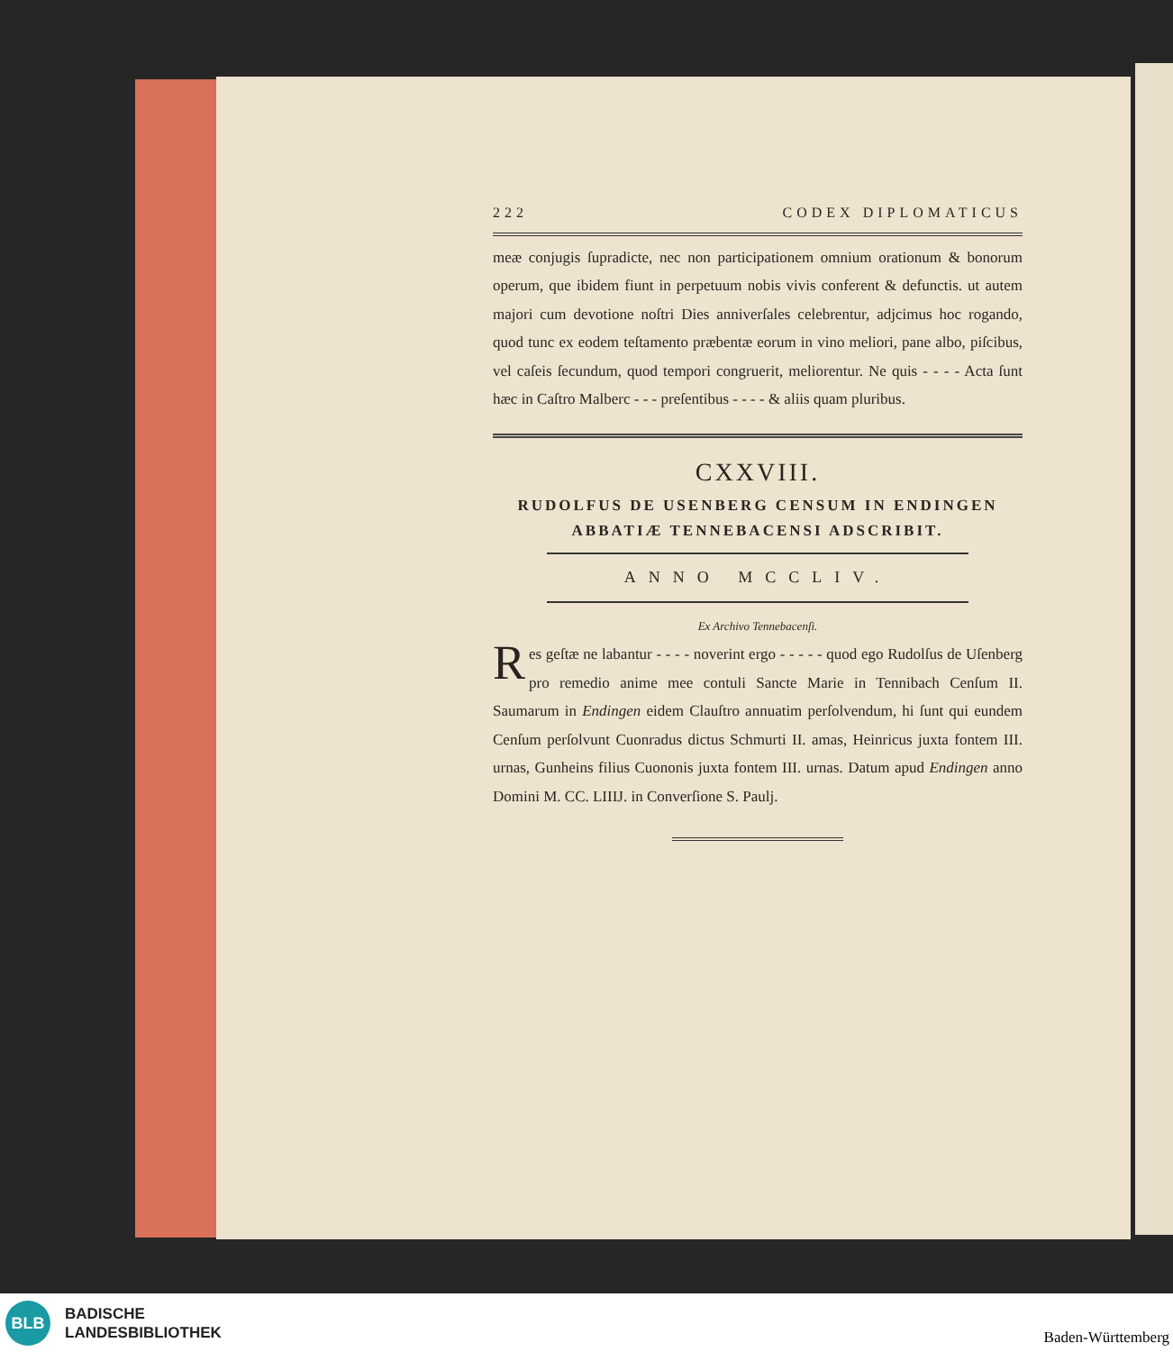222 CODEX DIPLOMATICUS
meæ conjugis ſupradicte, nec non participationem omnium orationum & bonorum operum, que ibidem fiunt in perpetuum nobis vivis conferent & defunctis. ut autem majori cum devotione noſtri Dies anniverſales celebrentur, adjcimus hoc rogando, quod tunc ex eodem teſtamento præbentæ eorum in vino meliori, pane albo, piſcibus, vel caſeis ſecundum, quod tempori congruerit, meliorentur. Ne quis - - - - Acta ſunt hæc in Caſtro Malberc - - - preſentibus - - - - & aliis quam pluribus.
CXXVIII.
RUDOLFUS DE USENBERG CENSUM IN ENDINGEN ABBATIÆ TENNEBACENSI ADSCRIBIT.
ANNO MCCLIV.
Ex Archivo Tennebacenſi.
Res geſtæ ne labantur - - - - noverint ergo - - - - - quod ego Rudolſus de Uſenberg pro remedio anime mee contuli Sancte Marie in Tennibach Cenſum II. Saumarum in Endingen eidem Clauſtro annuatim perſolvendum, hi ſunt qui eundem Cenſum perſolvunt Cuonradus dictus Schmurti II. amas, Heinricus juxta fontem III. urnas, Gunheins filius Cuononis juxta fontem III. urnas. Datum apud Endingen anno Domini M. CC. LIIIJ. in Converſione S. Paulj.
BLB
BADISCHE
LANDESBIBLIOTHEK
Baden-Württemberg